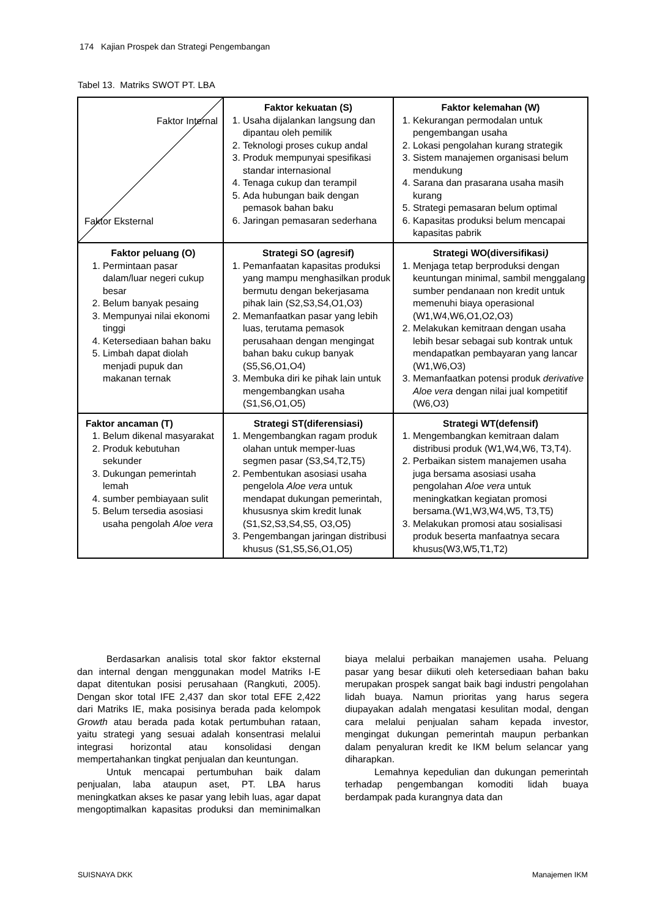174 Kajian Prospek dan Strategi Pengembangan
Tabel 13. Matriks SWOT PT. LBA
| Faktor Internal Faktor Eksternal | Faktor kekuatan (S) 1. Usaha dijalankan langsung dan dipantau oleh pemilik 2. Teknologi proses cukup andal 3. Produk mempunyai spesifikasi standar internasional 4. Tenaga cukup dan terampil 5. Ada hubungan baik dengan pemasok bahan baku 6. Jaringan pemasaran sederhana | Faktor kelemahan (W) 1. Kekurangan permodalan untuk pengembangan usaha 2. Lokasi pengolahan kurang strategik 3. Sistem manajemen organisasi belum mendukung 4. Sarana dan prasarana usaha masih kurang 5. Strategi pemasaran belum optimal 6. Kapasitas produksi belum mencapai kapasitas pabrik |
| Faktor peluang (O) 1. Permintaan pasar dalam/luar negeri cukup besar 2. Belum banyak pesaing 3. Mempunyai nilai ekonomi tinggi 4. Ketersediaan bahan baku 5. Limbah dapat diolah menjadi pupuk dan makanan ternak | Strategi SO (agresif) 1. Pemanfaatan kapasitas produksi yang mampu menghasilkan produk bermutu dengan bekerjasama pihak lain (S2,S3,S4,O1,O3) 2. Memanfaatkan pasar yang lebih luas, terutama pemasok perusahaan dengan mengingat bahan baku cukup banyak (S5,S6,O1,O4) 3. Membuka diri ke pihak lain untuk mengembangkan usaha (S1,S6,O1,O5) | Strategi WO(diversifikasi ) 1. Menjaga tetap berproduksi dengan keuntungan minimal, sambil menggalang sumber pendanaan non kredit untuk memenuhi biaya operasional (W1,W4,W6,O1,O2,O3) 2. Melakukan kemitraan dengan usaha lebih besar sebagai sub kontrak untuk mendapatkan pembayaran yang lancar (W1,W6,O3) 3. Memanfaatkan potensi produk derivative Aloe vera dengan nilai jual kompetitif (W6,O3) |
| Faktor ancaman (T) 1. Belum dikenal masyarakat 2. Produk kebutuhan sekunder 3. Dukungan pemerintah lemah 4. sumber pembiayaan sulit 5. Belum tersedia asosiasi usaha pengolah Aloe vera | Strategi ST(diferensiasi) 1. Mengembangkan ragam produk olahan untuk memper-luas segmen pasar (S3,S4,T2,T5) 2. Pembentukan asosiasi usaha pengelola Aloe vera untuk mendapat dukungan pemerintah, khususnya skim kredit lunak (S1,S2,S3,S4,S5, O3,O5) 3. Pengembangan jaringan distribusi khusus (S1,S5,S6,O1,O5) | Strategi WT(defensif) 1. Mengembangkan kemitraan dalam distribusi produk (W1,W4,W6, T3,T4). 2. Perbaikan sistem manajemen usaha juga bersama asosiasi usaha pengolahan Aloe vera untuk meningkatkan kegiatan promosi bersama.(W1,W3,W4,W5, T3,T5) 3. Melakukan promosi atau sosialisasi produk beserta manfaatnya secara khusus(W3,W5,T1,T2) |
Berdasarkan analisis total skor faktor eksternal dan internal dengan menggunakan model Matriks I-E dapat ditentukan posisi perusahaan (Rangkuti, 2005). Dengan skor total IFE 2,437 dan skor total EFE 2,422 dari Matriks IE, maka posisinya berada pada kelompok Growth atau berada pada kotak pertumbuhan rataan, yaitu strategi yang sesuai adalah konsentrasi melalui integrasi horizontal atau konsolidasi dengan mempertahankan tingkat penjualan dan keuntungan.
Untuk mencapai pertumbuhan baik dalam penjualan, laba ataupun aset, PT. LBA harus meningkatkan akses ke pasar yang lebih luas, agar dapat mengoptimalkan kapasitas produksi dan meminimalkan biaya melalui perbaikan manajemen usaha. Peluang pasar yang besar diikuti oleh ketersediaan bahan baku merupakan prospek sangat baik bagi industri pengolahan lidah buaya. Namun prioritas yang harus segera diupayakan adalah mengatasi kesulitan modal, dengan cara melalui penjualan saham kepada investor, mengingat dukungan pemerintah maupun perbankan dalam penyaluran kredit ke IKM belum selancar yang diharapkan.
Lemahnya kepedulian dan dukungan pemerintah terhadap pengembangan komoditi lidah buaya berdampak pada kurangnya data dan
SUISNAYA DKK Manajemen IKM